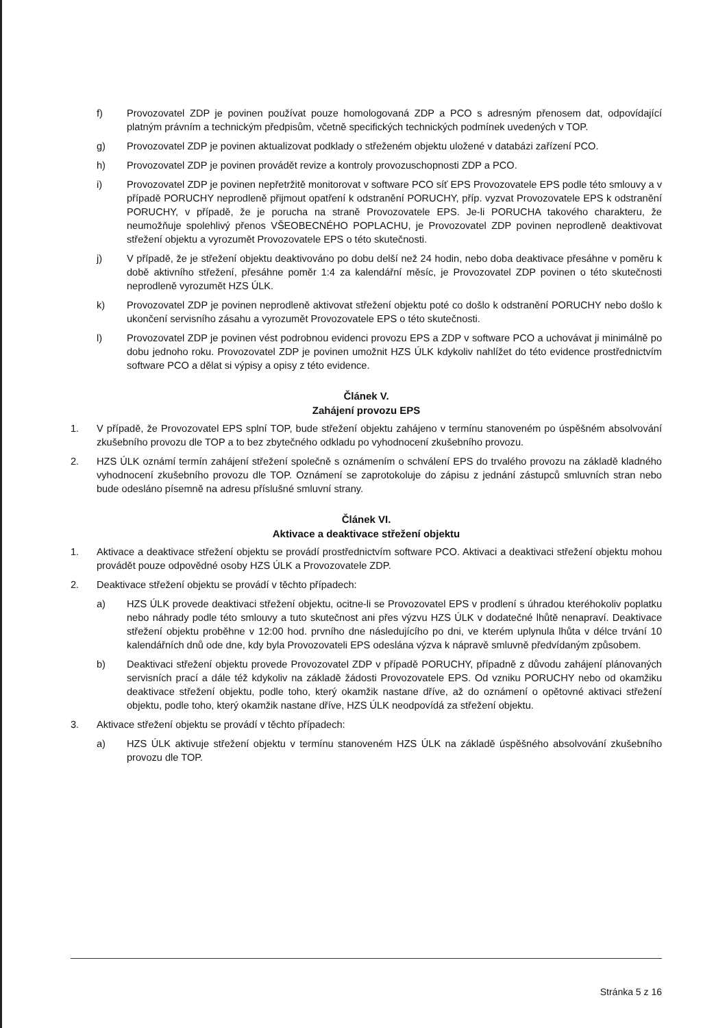f) Provozovatel ZDP je povinen používat pouze homologovaná ZDP a PCO s adresným přenosem dat, odpovídající platným právním a technickým předpisům, včetně specifických technických podmínek uvedených v TOP.
g) Provozovatel ZDP je povinen aktualizovat podklady o střeženém objektu uložené v databázi zařízení PCO.
h) Provozovatel ZDP je povinen provádět revize a kontroly provozuschopnosti ZDP a PCO.
i) Provozovatel ZDP je povinen nepřetržitě monitorovat v software PCO síť EPS Provozovatele EPS podle této smlouvy a v případě PORUCHY neprodleně přijmout opatření k odstranění PORUCHY, příp. vyzvat Provozovatele EPS k odstranění PORUCHY, v případě, že je porucha na straně Provozovatele EPS. Je-li PORUCHA takového charakteru, že neumožňuje spolehlivý přenos VŠEOBECNÉHO POPLACHU, je Provozovatel ZDP povinen neprodleně deaktivovat střežení objektu a vyrozumět Provozovatele EPS o této skutečnosti.
j) V případě, že je střežení objektu deaktivováno po dobu delší než 24 hodin, nebo doba deaktivace přesáhne v poměru k době aktivního střežení, přesáhne poměr 1:4 za kalendářní měsíc, je Provozovatel ZDP povinen o této skutečnosti neprodleně vyrozumět HZS ÚLK.
k) Provozovatel ZDP je povinen neprodleně aktivovat střežení objektu poté co došlo k odstranění PORUCHY nebo došlo k ukončení servisního zásahu a vyrozumět Provozovatele EPS o této skutečnosti.
l) Provozovatel ZDP je povinen vést podrobnou evidenci provozu EPS a ZDP v software PCO a uchovávat ji minimálně po dobu jednoho roku. Provozovatel ZDP je povinen umožnit HZS ÚLK kdykoliv nahlížet do této evidence prostřednictvím software PCO a dělat si výpisy a opisy z této evidence.
Článek V.
Zahájení provozu EPS
1. V případě, že Provozovatel EPS splní TOP, bude střežení objektu zahájeno v termínu stanoveném po úspěšném absolvování zkušebního provozu dle TOP a to bez zbytečného odkladu po vyhodnocení zkušebního provozu.
2. HZS ÚLK oznámí termín zahájení střežení společně s oznámením o schválení EPS do trvalého provozu na základě kladného vyhodnocení zkušebního provozu dle TOP. Oznámení se zaprotokoluje do zápisu z jednání zástupců smluvních stran nebo bude odesláno písemně na adresu příslušné smluvní strany.
Článek VI.
Aktivace a deaktivace střežení objektu
1. Aktivace a deaktivace střežení objektu se provádí prostřednictvím software PCO. Aktivaci a deaktivaci střežení objektu mohou provádět pouze odpovědné osoby HZS ÚLK a Provozovatele ZDP.
2. Deaktivace střežení objektu se provádí v těchto případech:
a) HZS ÚLK provede deaktivaci střežení objektu, ocitne-li se Provozovatel EPS v prodlení s úhradou kteréhokoliv poplatku nebo náhrady podle této smlouvy a tuto skutečnost ani přes výzvu HZS ÚLK v dodatečné lhůtě nenapraví. Deaktivace střežení objektu proběhne v 12:00 hod. prvního dne následujícího po dni, ve kterém uplynula lhůta v délce trvání 10 kalendářních dnů ode dne, kdy byla Provozovateli EPS odeslána výzva k nápravě smluvně předvídaným způsobem.
b) Deaktivaci střežení objektu provede Provozovatel ZDP v případě PORUCHY, případně z důvodu zahájení plánovaných servisních prací a dále též kdykoliv na základě žádosti Provozovatele EPS. Od vzniku PORUCHY nebo od okamžiku deaktivace střežení objektu, podle toho, který okamžik nastane dříve, až do oznámení o opětovné aktivaci střežení objektu, podle toho, který okamžik nastane dříve, HZS ÚLK neodpovídá za střežení objektu.
3. Aktivace střežení objektu se provádí v těchto případech:
a) HZS ÚLK aktivuje střežení objektu v termínu stanoveném HZS ÚLK na základě úspěšného absolvování zkušebního provozu dle TOP.
Stránka 5 z 16